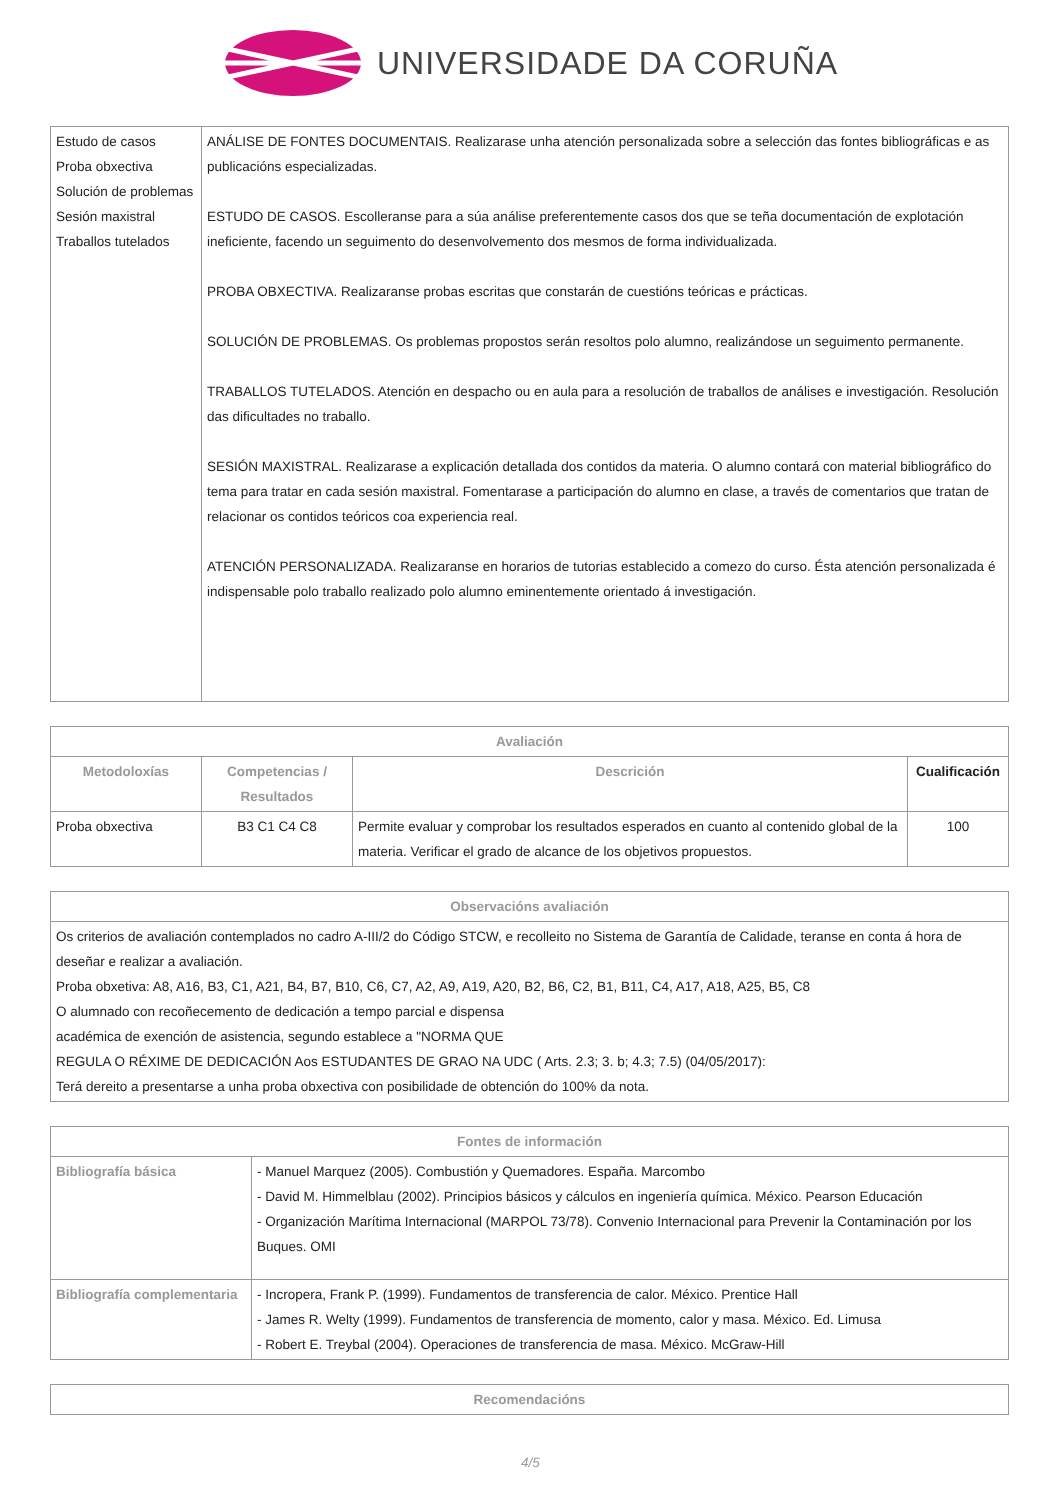UNIVERSIDADE DA CORUÑA
| Estudo de casos Proba obxectiva Solución de problemas Sesión maxistral Traballos tutelados | ANÁLISE DE FONTES DOCUMENTAIS. Realizarase unha atención personalizada sobre a selección das fontes bibliográficas e as publicacións especializadas. ESTUDO DE CASOS. Escolleranse para a súa análise preferentemente casos dos que se teña documentación de explotación ineficiente, facendo un seguimento do desenvolvemento dos mesmos de forma individualizada. PROBA OBXECTIVA. Realizaranse probas escritas que constarán de cuestións teóricas e prácticas. SOLUCIÓN DE PROBLEMAS. Os problemas propostos serán resoltos polo alumno, realizándose un seguimento permanente. TRABALLOS TUTELADOS. Atención en despacho ou en aula para a resolución de traballos de análises e investigación. Resolución das dificultades no traballo. SESIÓN MAXISTRAL. Realizarase a explicación detallada dos contidos da materia. O alumno contará con material bibliográfico do tema para tratar en cada sesión maxistral. Fomentarase a participación do alumno en clase, a través de comentarios que tratan de relacionar os contidos teóricos coa experiencia real. ATENCIÓN PERSONALIZADA. Realizaranse en horarios de tutorias establecido a comezo do curso. Ésta atención personalizada é indispensable polo traballo realizado polo alumno eminentemente orientado á investigación. |
| Avaliación | | | |
| --- | --- | --- | --- |
| Metodoloxías | Competencias / Resultados | Descrición | Cualificación |
| Proba obxectiva | B3 C1 C4 C8 | Permite evaluar y comprobar los resultados esperados en cuanto al contenido global de la materia. Verificar el grado de alcance de los objetivos propuestos. | 100 |
| Observacións avaliación |
| --- |
| Os criterios de avaliación contemplados no cadro A-III/2 do Código STCW, e recolleito no Sistema de Garantía de Calidade, teranse en conta á hora de deseñar e realizar a avaliación. Proba obxetiva: A8, A16, B3, C1, A21, B4, B7, B10, C6, C7, A2, A9, A19, A20, B2, B6, C2, B1, B11, C4, A17, A18, A25, B5, C8 O alumnado con recoñecemento de dedicación a tempo parcial e dispensa académica de exención de asistencia, segundo establece a "NORMA QUE REGULA O RÉXIME DE DEDICACIÓN Aos ESTUDANTES DE GRAO NA UDC ( Arts. 2.3; 3. b; 4.3; 7.5) (04/05/2017): Terá dereito a presentarse a unha proba obxectiva con posibilidade de obtención do 100% da nota. |
| Fontes de información | |
| --- | --- |
| Bibliografía básica | - Manuel Marquez (2005). Combustión y Quemadores. España. Marcombo - David M. Himmelblau (2002). Principios básicos y cálculos en ingeniería química. México. Pearson Educación - Organización Marítima Internacional (MARPOL 73/78). Convenio Internacional para Prevenir la Contaminación por los Buques. OMI |
| Bibliografía complementaria | - Incropera, Frank P. (1999). Fundamentos de transferencia de calor. México. Prentice Hall - James R. Welty (1999). Fundamentos de transferencia de momento, calor y masa. México. Ed. Limusa - Robert E. Treybal (2004). Operaciones de transferencia de masa. México. McGraw-Hill |
| Recomendacións |
| --- |
4/5